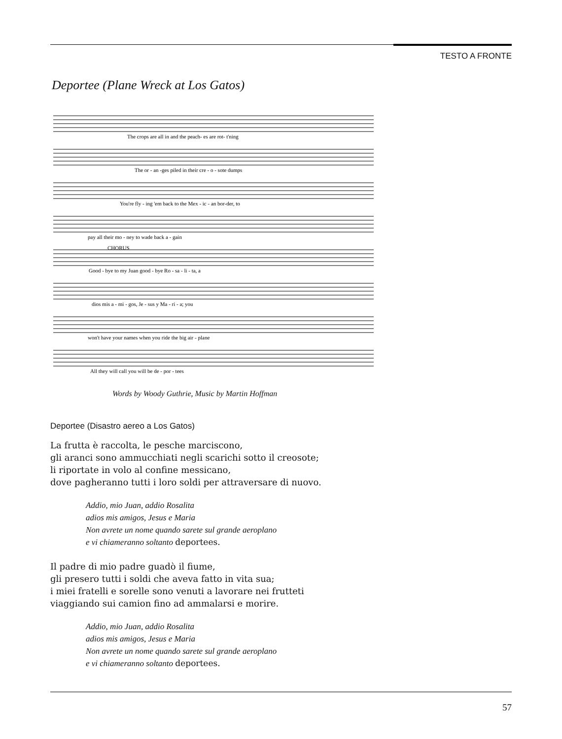TESTO A FRONTE
Deportee (Plane Wreck at Los Gatos)
The crops are all in and the peach- es are rot- t'ning
The or - an -ges piled in their cre - o - sote dumps
You're fly - ing 'em back to the Mex - ic - an bor-der, to
pay all their mo - ney to wade back a - gain
CHORUS
Good - bye to my Juan good - bye Ro - sa - li - ta, a
dios mis a - mi - gos, Je - sus y Ma - ri - a; you
won't have your names when you ride the big air - plane
All they will call you will be de - por - tees
Words by Woody Guthrie, Music by Martin Hoffman
Deportee (Disastro aereo a Los Gatos)
La frutta è raccolta, le pesche marciscono,
gli aranci sono ammucchiati negli scarichi sotto il creosote;
li riportate in volo al confine messicano,
dove pagheranno tutti i loro soldi per attraversare di nuovo.
Addio, mio Juan, addio Rosalita
adios mis amigos, Jesus e Maria
Non avrete un nome quando sarete sul grande aeroplano
e vi chiameranno soltanto deportees.
Il padre di mio padre guadò il fiume,
gli presero tutti i soldi che aveva fatto in vita sua;
i miei fratelli e sorelle sono venuti a lavorare nei frutteti
viaggiando sui camion fino ad ammalarsi e morire.
Addio, mio Juan, addio Rosalita
adios mis amigos, Jesus e Maria
Non avrete un nome quando sarete sul grande aeroplano
e vi chiameranno soltanto deportees.
57